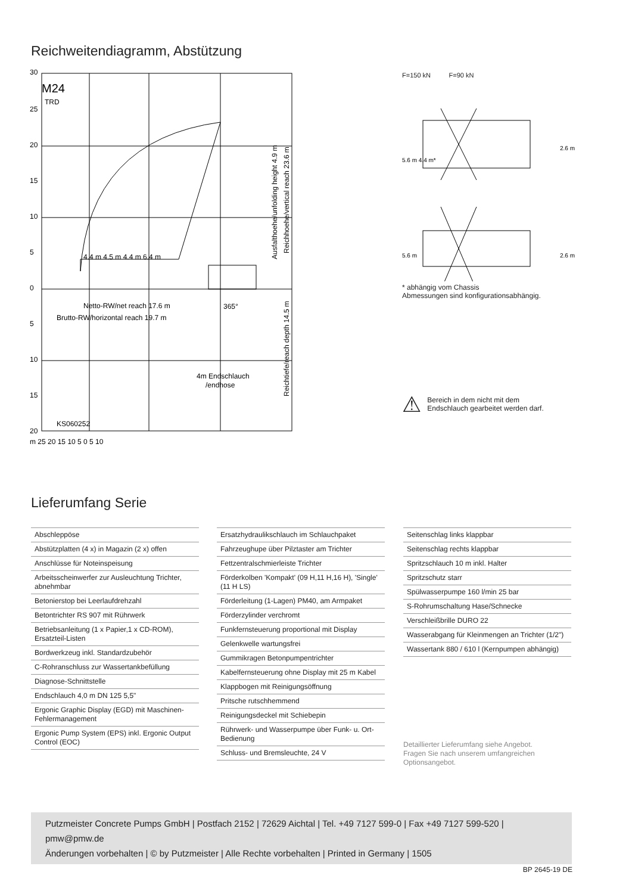Reichweitendiagramm, Abstützung
M24
TRD
4.4 m 4.5 m 4.4 m 6.4 m
Netto-RW/net reach 17.6 m
Brutto-RW/horizontal reach 19.7 m
365°
4m Endschlauch
/endhose
KS060252
30
25
20
15
10
5
0
5
10
15
20
m 25 20 15 10 5 0 5 10
Ausfalthoehe/unfolding height 4.9 m
Reichhoehe/vertical reach 23.6 m
Reichtiefe/reach depth 14.5 m
F=150 kN F=90 kN
5.6 m 4.4 m*
2.6 m
5.6 m
2.6 m
* abhängig vom Chassis
Abmessungen sind konfigurationsabhängig.
⚠
Bereich in dem nicht mit dem
Endschlauch gearbeitet werden darf.
Lieferumfang Serie
Abschleppöse
Abstützplatten (4 x) in Magazin (2 x) offen
Anschlüsse für Noteinspeisung
Arbeitsscheinwerfer zur Ausleuchtung Trichter, abnehmbar
Betonierstop bei Leerlaufdrehzahl
Betontrichter RS 907 mit Rührwerk
Betriebsanleitung (1 x Papier,1 x CD-ROM), Ersatzteil-Listen
Bordwerkzeug inkl. Standardzubehör
C-Rohranschluss zur Wassertankbefüllung
Diagnose-Schnittstelle
Endschlauch 4,0 m DN 125 5,5"
Ergonic Graphic Display (EGD) mit Maschinen-Fehlermanagement
Ergonic Pump System (EPS) inkl. Ergonic Output Control (EOC)
Ersatzhydraulikschlauch im Schlauchpaket
Fahrzeughupe über Pilztaster am Trichter
Fettzentralschmierleiste Trichter
Förderkolben 'Kompakt' (09 H,11 H,16 H), 'Single' (11 H LS)
Förderleitung (1-Lagen) PM40, am Armpaket
Förderzylinder verchromt
Funkfernsteuerung proportional mit Display
Gelenkwelle wartungsfrei
Gummikragen Betonpumpentrichter
Kabelfernsteuerung ohne Display mit 25 m Kabel
Klappbogen mit Reinigungsöffnung
Pritsche rutschhemmend
Reinigungsdeckel mit Schiebepin
Rührwerk- und Wasserpumpe über Funk- u. Ort-Bedienung
Schluss- und Bremsleuchte, 24 V
Seitenschlag links klappbar
Seitenschlag rechts klappbar
Spritzschlauch 10 m inkl. Halter
Spritzschutz starr
Spülwasserpumpe 160 l/min 25 bar
S-Rohrumschaltung Hase/Schnecke
Verschleißbrille DURO 22
Wasserabgang für Kleinmengen an Trichter (1/2")
Wassertank 880 / 610 l (Kernpumpen abhängig)
Detaillierter Lieferumfang siehe Angebot.
Fragen Sie nach unserem umfangreichen
Optionsangebot.
Putzmeister Concrete Pumps GmbH | Postfach 2152 | 72629 Aichtal | Tel. +49 7127 599-0 | Fax +49 7127 599-520 | pmw@pmw.de
Änderungen vorbehalten | © by Putzmeister | Alle Rechte vorbehalten | Printed in Germany | 1505
BP 2645-19 DE